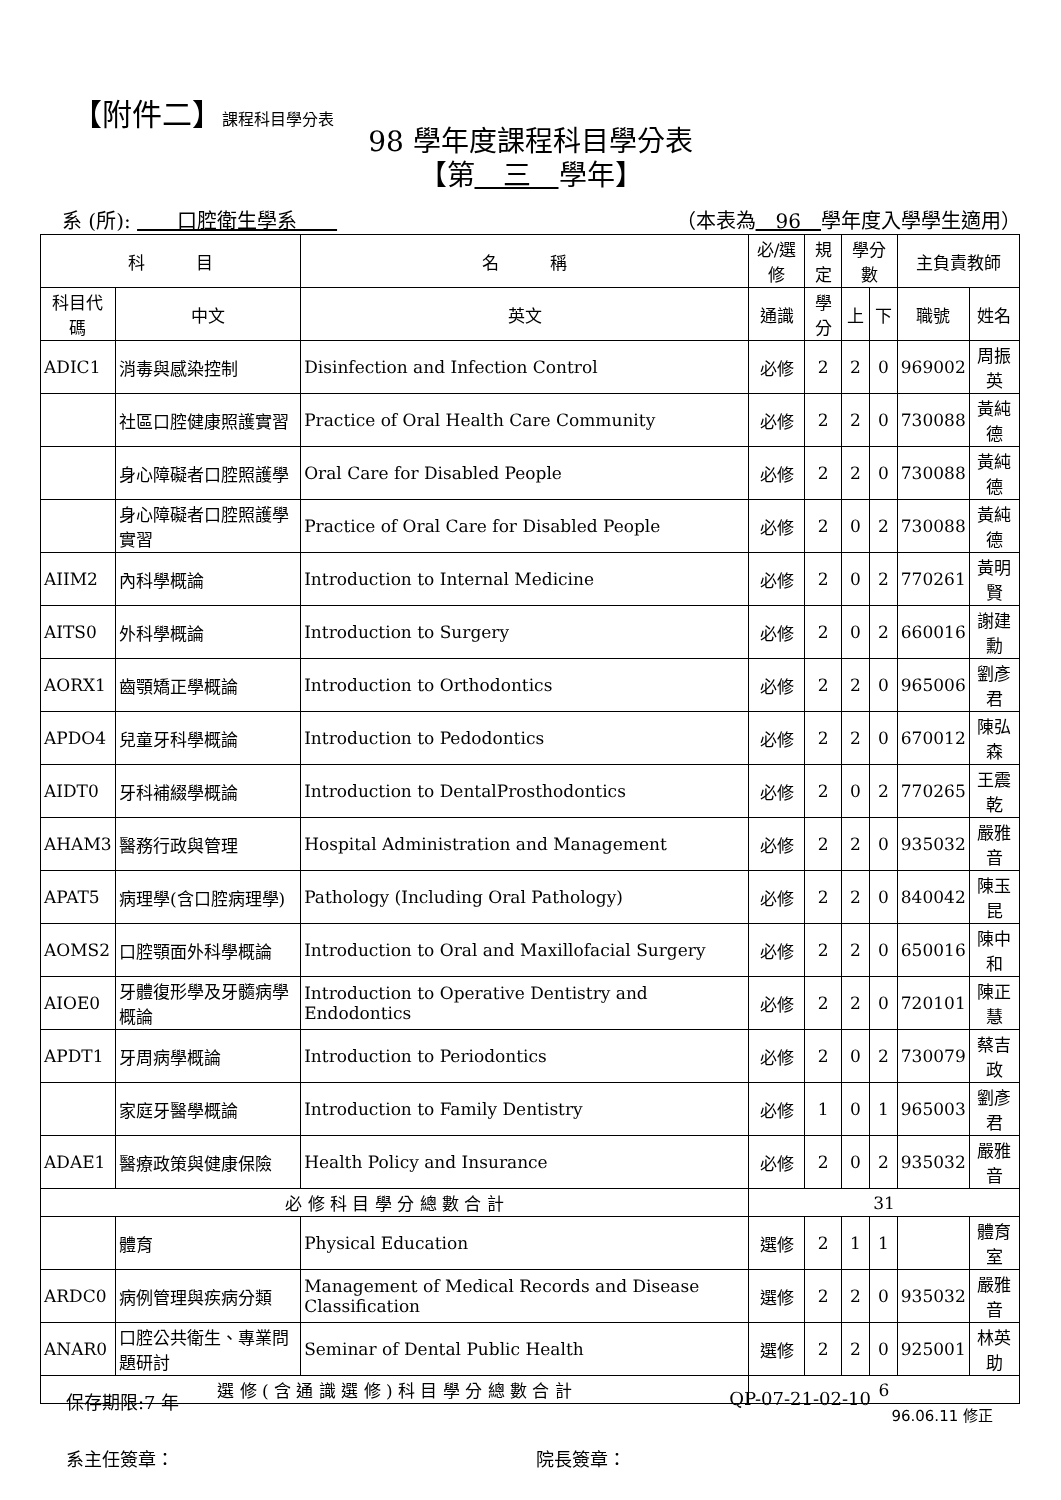【附件二】課程科目學分表
98 學年度課程科目學分表
【第　三　學年】
系 (所): 　　口腔衛生學系　　（本表為　96　學年度入學學生適用）
| 科 目 | | 名 稱 | 必/選修 | 規定 | 學分數 | | 主負責教師 | |
| --- | --- | --- | --- | --- | --- | --- | --- | --- |
| 科目代碼 | 中文 | 英文 | 通識 | 學分 | 上 | 下 | 職號 | 姓名 |
| ADIC1 | 消毒與感染控制 | Disinfection and Infection Control | 必修 | 2 | 2 | 0 | 969002 | 周振英 |
| | 社區口腔健康照護實習 | Practice of Oral Health Care Community | 必修 | 2 | 2 | 0 | 730088 | 黃純德 |
| | 身心障礙者口腔照護學 | Oral Care for Disabled People | 必修 | 2 | 2 | 0 | 730088 | 黃純德 |
| | 身心障礙者口腔照護學實習 | Practice of Oral Care for Disabled People | 必修 | 2 | 0 | 2 | 730088 | 黃純德 |
| AIIM2 | 內科學概論 | Introduction to Internal Medicine | 必修 | 2 | 0 | 2 | 770261 | 黃明賢 |
| AITS0 | 外科學概論 | Introduction to Surgery | 必修 | 2 | 0 | 2 | 660016 | 謝建勳 |
| AORX1 | 齒顎矯正學概論 | Introduction to Orthodontics | 必修 | 2 | 2 | 0 | 965006 | 劉彥君 |
| APDO4 | 兒童牙科學概論 | Introduction to Pedodontics | 必修 | 2 | 2 | 0 | 670012 | 陳弘森 |
| AIDT0 | 牙科補綴學概論 | Introduction to DentalProsthodontics | 必修 | 2 | 0 | 2 | 770265 | 王震乾 |
| AHAM3 | 醫務行政與管理 | Hospital Administration and Management | 必修 | 2 | 2 | 0 | 935032 | 嚴雅音 |
| APAT5 | 病理學(含口腔病理學) | Pathology (Including Oral Pathology) | 必修 | 2 | 2 | 0 | 840042 | 陳玉昆 |
| AOMS2 | 口腔顎面外科學概論 | Introduction to Oral and Maxillofacial Surgery | 必修 | 2 | 2 | 0 | 650016 | 陳中和 |
| AIOE0 | 牙體復形學及牙髓病學概論 | Introduction to Operative Dentistry and Endodontics | 必修 | 2 | 2 | 0 | 720101 | 陳正慧 |
| APDT1 | 牙周病學概論 | Introduction to Periodontics | 必修 | 2 | 0 | 2 | 730079 | 蔡吉政 |
| | 家庭牙醫學概論 | Introduction to Family Dentistry | 必修 | 1 | 0 | 1 | 965003 | 劉彥君 |
| ADAE1 | 醫療政策與健康保險 | Health Policy and Insurance | 必修 | 2 | 0 | 2 | 935032 | 嚴雅音 |
| 必 修 科 目 學 分 總 數 合 計 | | | 31 | | | | | |
| | 體育 | Physical Education | 選修 | 2 | 1 | 1 | | 體育室 |
| ARDC0 | 病例管理與疾病分類 | Management of Medical Records and Disease Classification | 選修 | 2 | 2 | 0 | 935032 | 嚴雅音 |
| ANAR0 | 口腔公共衛生、專業問題研討 | Seminar of Dental Public Health | 選修 | 2 | 2 | 0 | 925001 | 林英助 |
| 選 修 ( 含 通 識 選 修 ) 科 目 學 分 總 數 合 計 | | | 6 | | | | | |
96.06.11 修正
系主任簽章： 院長簽章：
保存期限:7 年 QP-07-21-02-10